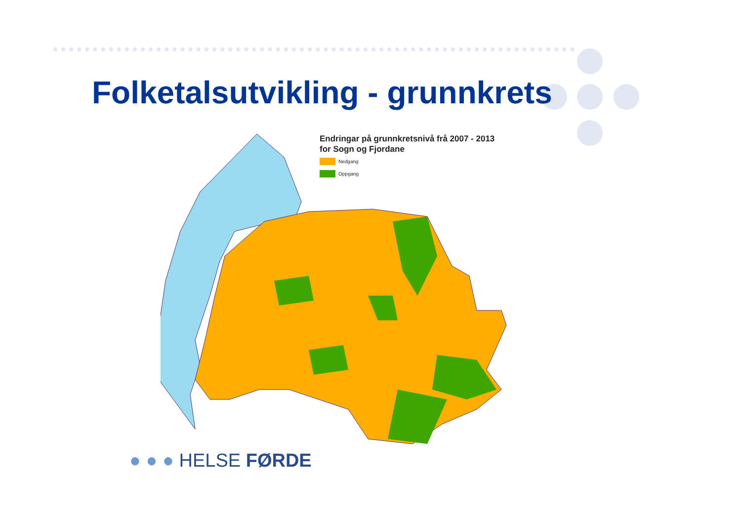Folketalsutvikling - grunnkrets
Endringar på grunnkretsnivå frå 2007 - 2013
for Sogn og Fjordane
Nedgang
Oppgang
● ● ● HELSE FØRDE